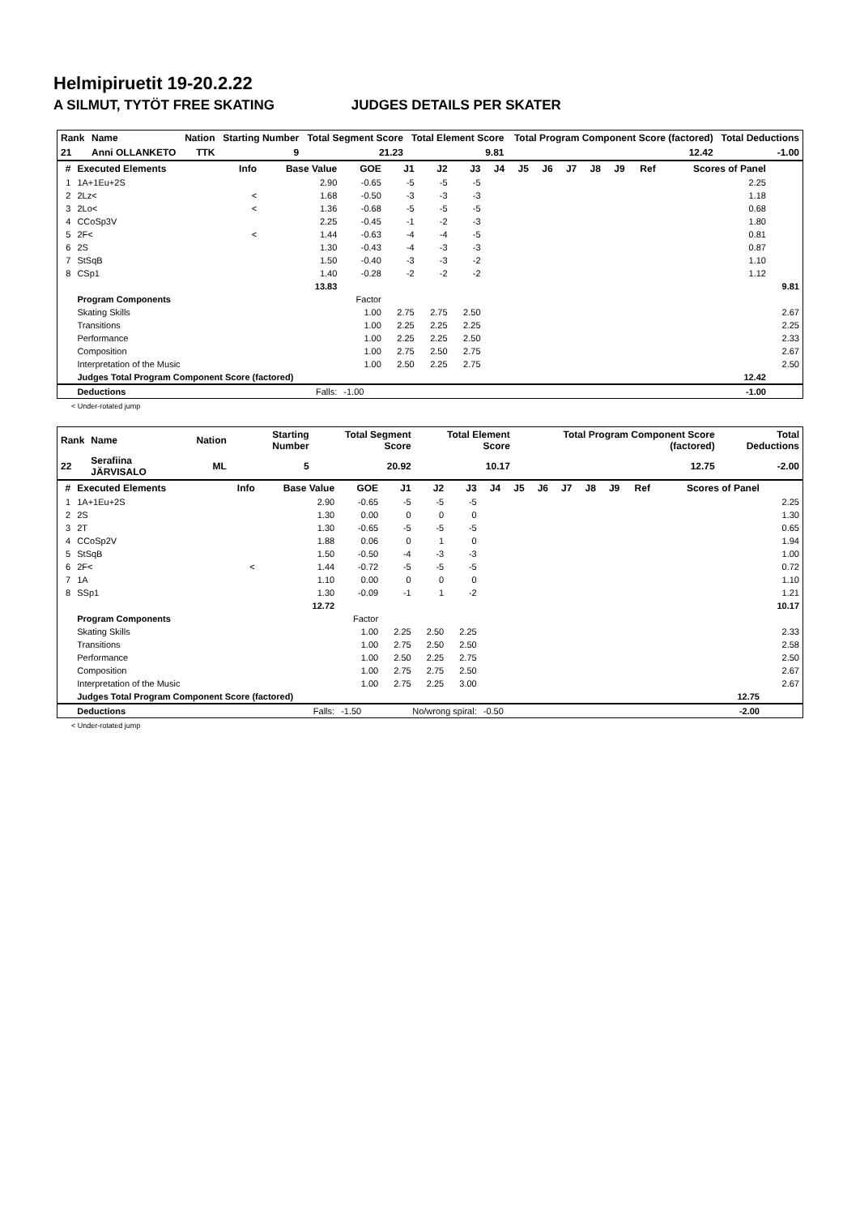Helmipiruetit 19-20.2.22
A SILMUT, TYTÖT FREE SKATING JUDGES DETAILS PER SKATER
| Rank | Name | Nation | Starting Number | Total Segment Score | Total Element Score | Total Program Component Score (factored) | Total Deductions |
| --- | --- | --- | --- | --- | --- | --- | --- |
| 21 | Anni OLLANKETO | TTK | 9 | 21.23 | 9.81 | 12.42 | -1.00 |
| # | Executed Elements | Info | Base Value | GOE | J1 | J2 | J3 | J4 | J5 | J6 | J7 | J8 | J9 | Ref | Scores of Panel | |
| --- | --- | --- | --- | --- | --- | --- | --- | --- | --- | --- | --- | --- | --- | --- | --- | --- |
| 1 | 1A+1Eu+2S | | 2.90 | -0.65 | -5 | -5 | -5 | | | | | | | | 2.25 | |
| 2 | 2Lz< | < | 1.68 | -0.50 | -3 | -3 | -3 | | | | | | | | 1.18 | |
| 3 | 2Lo< | < | 1.36 | -0.68 | -5 | -5 | -5 | | | | | | | | 0.68 | |
| 4 | CCoSp3V | | 2.25 | -0.45 | -1 | -2 | -3 | | | | | | | | 1.80 | |
| 5 | 2F< | < | 1.44 | -0.63 | -4 | -4 | -5 | | | | | | | | 0.81 | |
| 6 | 2S | | 1.30 | -0.43 | -4 | -3 | -3 | | | | | | | | 0.87 | |
| 7 | StSqB | | 1.50 | -0.40 | -3 | -3 | -2 | | | | | | | | 1.10 | |
| 8 | CSp1 | | 1.40 | -0.28 | -2 | -2 | -2 | | | | | | | | 1.12 | |
| | | | 13.83 | | | | | | | | | | | | | 9.81 |
| | Program Components | | | Factor | | | | | | | | | | | | |
| | Skating Skills | | | 1.00 | 2.75 | 2.75 | 2.50 | | | | | | | | | 2.67 |
| | Transitions | | | 1.00 | 2.25 | 2.25 | 2.25 | | | | | | | | | 2.25 |
| | Performance | | | 1.00 | 2.25 | 2.25 | 2.50 | | | | | | | | | 2.33 |
| | Composition | | | 1.00 | 2.75 | 2.50 | 2.75 | | | | | | | | | 2.67 |
| | Interpretation of the Music | | | 1.00 | 2.50 | 2.25 | 2.75 | | | | | | | | | 2.50 |
| | Judges Total Program Component Score (factored) | | | | | | | | | | | | | | 12.42 | |
| | Deductions | | Falls: | -1.00 | | | | | | | | | | | -1.00 | |
< Under-rotated jump
| Rank | Name | Nation | Starting Number | Total Segment Score | Total Element Score | Total Program Component Score (factored) | Total Deductions |
| --- | --- | --- | --- | --- | --- | --- | --- |
| 22 | Serafiina JÄRVISALO | ML | 5 | 20.92 | 10.17 | 12.75 | -2.00 |
| # | Executed Elements | Info | Base Value | GOE | J1 | J2 | J3 | J4 | J5 | J6 | J7 | J8 | J9 | Ref | Scores of Panel | |
| --- | --- | --- | --- | --- | --- | --- | --- | --- | --- | --- | --- | --- | --- | --- | --- | --- |
| 1 | 1A+1Eu+2S | | 2.90 | -0.65 | -5 | -5 | -5 | | | | | | | | | 2.25 |
| 2 | 2S | | 1.30 | 0.00 | 0 | 0 | 0 | | | | | | | | | 1.30 |
| 3 | 2T | | 1.30 | -0.65 | -5 | -5 | -5 | | | | | | | | | 0.65 |
| 4 | CCoSp2V | | 1.88 | 0.06 | 0 | 1 | 0 | | | | | | | | | 1.94 |
| 5 | StSqB | | 1.50 | -0.50 | -4 | -3 | -3 | | | | | | | | | 1.00 |
| 6 | 2F< | < | 1.44 | -0.72 | -5 | -5 | -5 | | | | | | | | | 0.72 |
| 7 | 1A | | 1.10 | 0.00 | 0 | 0 | 0 | | | | | | | | | 1.10 |
| 8 | SSp1 | | 1.30 | -0.09 | -1 | 1 | -2 | | | | | | | | | 1.21 |
| | | | 12.72 | | | | | | | | | | | | | 10.17 |
| | Program Components | | | Factor | | | | | | | | | | | | |
| | Skating Skills | | | 1.00 | 2.25 | 2.50 | 2.25 | | | | | | | | | 2.33 |
| | Transitions | | | 1.00 | 2.75 | 2.50 | 2.50 | | | | | | | | | 2.58 |
| | Performance | | | 1.00 | 2.50 | 2.25 | 2.75 | | | | | | | | | 2.50 |
| | Composition | | | 1.00 | 2.75 | 2.75 | 2.50 | | | | | | | | | 2.67 |
| | Interpretation of the Music | | | 1.00 | 2.75 | 2.25 | 3.00 | | | | | | | | | 2.67 |
| | Judges Total Program Component Score (factored) | | | | | | | | | | | | | | 12.75 | |
| | Deductions | | Falls: | -1.50 | No/wrong spiral: | | | -0.50 | | | | | | | -2.00 | |
< Under-rotated jump